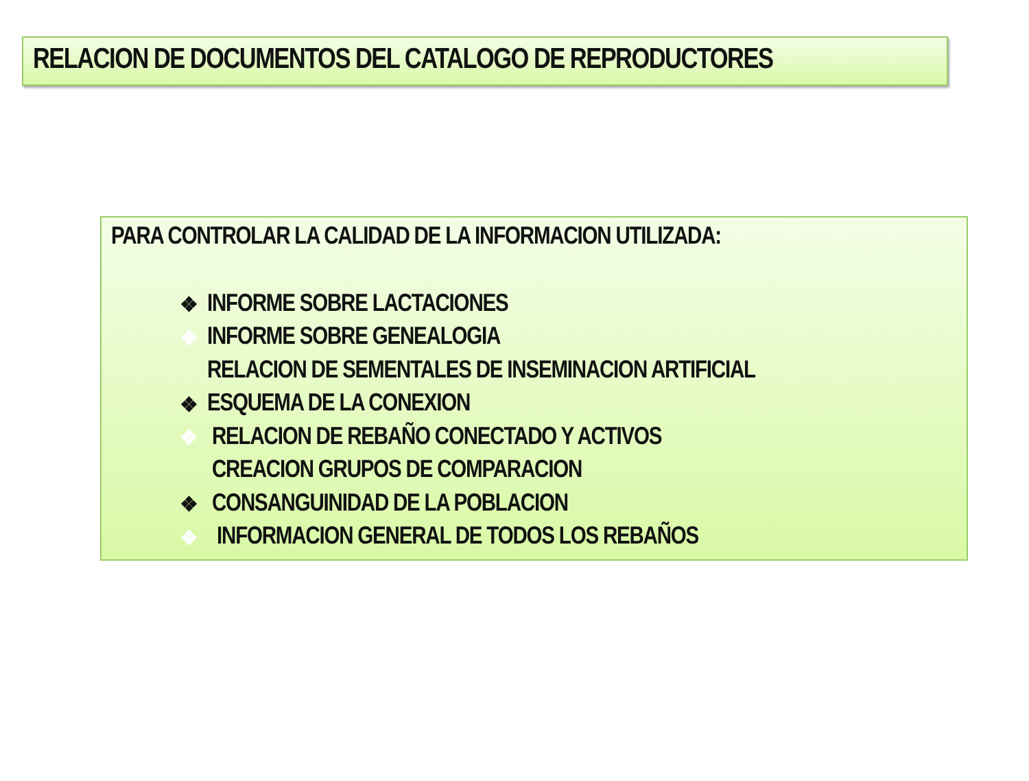RELACION DE DOCUMENTOS DEL CATALOGO DE REPRODUCTORES
PARA CONTROLAR LA CALIDAD DE LA INFORMACION UTILIZADA:
❖ INFORME SOBRE LACTACIONES
❖ INFORME SOBRE GENEALOGIA
RELACION DE SEMENTALES DE INSEMINACION ARTIFICIAL
❖ ESQUEMA DE LA CONEXION
❖ RELACION DE REBAÑO CONECTADO Y ACTIVOS
CREACION GRUPOS DE COMPARACION
❖ CONSANGUINIDAD DE LA POBLACION
❖ INFORMACION GENERAL DE TODOS LOS REBAÑOS